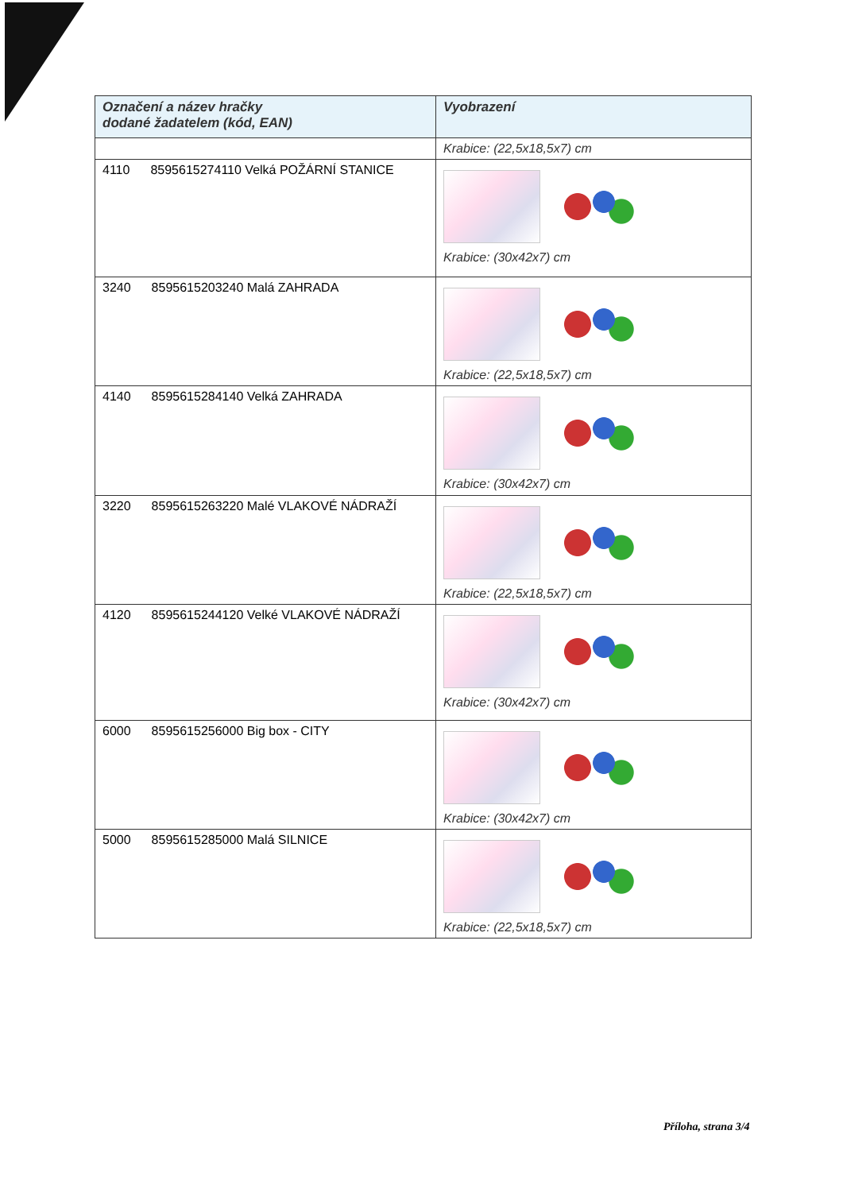| Označení a název hračky dodané žadatelem (kód, EAN) | Vyobrazení |
| --- | --- |
| | Krabice: (22,5x18,5x7) cm |
| 4110 8595615274110 Velká POŽÁRNÍ STANICE | Krabice: (30x42x7) cm |
| 3240 8595615203240 Malá ZAHRADA | Krabice: (22,5x18,5x7) cm |
| 4140 8595615284140 Velká ZAHRADA | Krabice: (30x42x7) cm |
| 3220 8595615263220 Malé VLAKOVÉ NÁDRAŽÍ | Krabice: (22,5x18,5x7) cm |
| 4120 8595615244120 Velké VLAKOVÉ NÁDRAŽÍ | Krabice: (30x42x7) cm |
| 6000 8595615256000 Big box - CITY | Krabice: (30x42x7) cm |
| 5000 8595615285000 Malá SILNICE | Krabice: (22,5x18,5x7) cm |
Příloha, strana 3/4